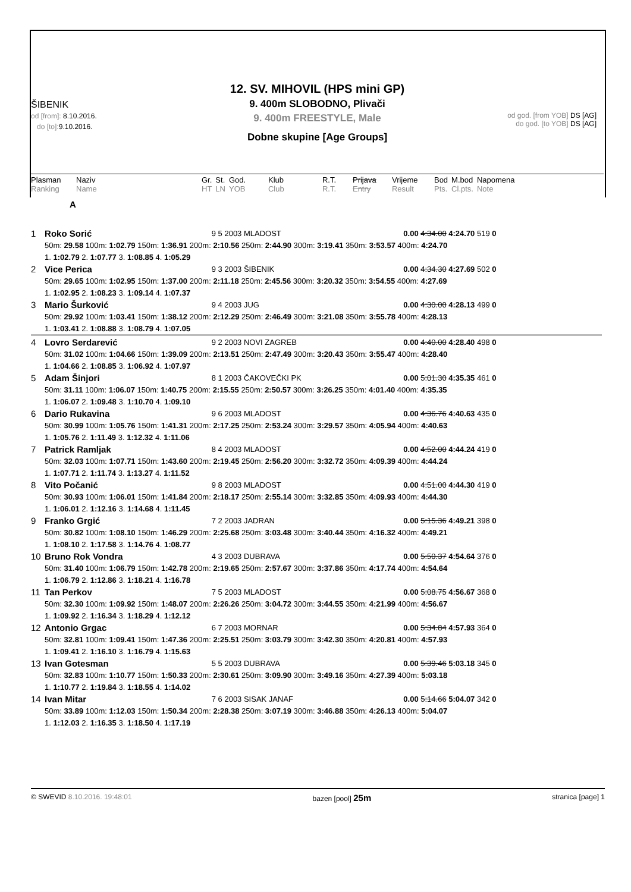12. SV. MIHOVIL (HPS mini GP)
9. 400m SLOBODNO, Plivači
9. 400m FREESTYLE, Male
Dobne skupine [Age Groups]
ŠIBENIK
od [from]: 8.10.2016.
do [to]: 9.10.2016.
od god. [from YOB] DS [AG]
do god. [to YOB] DS [AG]
| Plasman | Naziv | Gr. | St. | God. | Klub | R.T. | Prijava | Vrijeme | Bod | M.bod | Napomena |
| Ranking | Name | HT | LN | YOB | Club | R.T. | Entry | Result | Pts. | Cl.pts. | Note |
A
| 1 | Roko Sorić | 9 5 2003 MLADOST | 0.00 4:34.00 4:24.70 519 0 |
| | 50m: 29.58 100m: 1:02.79 150m: 1:36.91 200m: 2:10.56 250m: 2:44.90 300m: 3:19.41 350m: 3:53.57 400m: 4:24.70 | | |
| | 1. 1:02.79 2. 1:07.77 3. 1:08.85 4. 1:05.29 | | |
| 2 | Vice Perica | 9 3 2003 ŠIBENIK | 0.00 4:34.30 4:27.69 502 0 |
| | 50m: 29.65 100m: 1:02.95 150m: 1:37.00 200m: 2:11.18 250m: 2:45.56 300m: 3:20.32 350m: 3:54.55 400m: 4:27.69 | | |
| | 1. 1:02.95 2. 1:08.23 3. 1:09.14 4. 1:07.37 | | |
| 3 | Mario Šurković | 9 4 2003 JUG | 0.00 4:30.00 4:28.13 499 0 |
| | 50m: 29.92 100m: 1:03.41 150m: 1:38.12 200m: 2:12.29 250m: 2:46.49 300m: 3:21.08 350m: 3:55.78 400m: 4:28.13 | | |
| | 1. 1:03.41 2. 1:08.88 3. 1:08.79 4. 1:07.05 | | |
| 4 | Lovro Serdarević | 9 2 2003 NOVI ZAGREB | 0.00 4:40.00 4:28.40 498 0 |
| | 50m: 31.02 100m: 1:04.66 150m: 1:39.09 200m: 2:13.51 250m: 2:47.49 300m: 3:20.43 350m: 3:55.47 400m: 4:28.40 | | |
| | 1. 1:04.66 2. 1:08.85 3. 1:06.92 4. 1:07.97 | | |
| 5 | Adam Šinjori | 8 1 2003 ČAKOVEČKI PK | 0.00 5:01.30 4:35.35 461 0 |
| | 50m: 31.11 100m: 1:06.07 150m: 1:40.75 200m: 2:15.55 250m: 2:50.57 300m: 3:26.25 350m: 4:01.40 400m: 4:35.35 | | |
| | 1. 1:06.07 2. 1:09.48 3. 1:10.70 4. 1:09.10 | | |
| 6 | Dario Rukavina | 9 6 2003 MLADOST | 0.00 4:36.76 4:40.63 435 0 |
| | 50m: 30.99 100m: 1:05.76 150m: 1:41.31 200m: 2:17.25 250m: 2:53.24 300m: 3:29.57 350m: 4:05.94 400m: 4:40.63 | | |
| | 1. 1:05.76 2. 1:11.49 3. 1:12.32 4. 1:11.06 | | |
| 7 | Patrick Ramljak | 8 4 2003 MLADOST | 0.00 4:52.00 4:44.24 419 0 |
| | 50m: 32.03 100m: 1:07.71 150m: 1:43.60 200m: 2:19.45 250m: 2:56.20 300m: 3:32.72 350m: 4:09.39 400m: 4:44.24 | | |
| | 1. 1:07.71 2. 1:11.74 3. 1:13.27 4. 1:11.52 | | |
| 8 | Vito Počanić | 9 8 2003 MLADOST | 0.00 4:51.00 4:44.30 419 0 |
| | 50m: 30.93 100m: 1:06.01 150m: 1:41.84 200m: 2:18.17 250m: 2:55.14 300m: 3:32.85 350m: 4:09.93 400m: 4:44.30 | | |
| | 1. 1:06.01 2. 1:12.16 3. 1:14.68 4. 1:11.45 | | |
| 9 | Franko Grgić | 7 2 2003 JADRAN | 0.00 5:15.36 4:49.21 398 0 |
| | 50m: 30.82 100m: 1:08.10 150m: 1:46.29 200m: 2:25.68 250m: 3:03.48 300m: 3:40.44 350m: 4:16.32 400m: 4:49.21 | | |
| | 1. 1:08.10 2. 1:17.58 3. 1:14.76 4. 1:08.77 | | |
| 10 | Bruno Rok Vondra | 4 3 2003 DUBRAVA | 0.00 5:50.37 4:54.64 376 0 |
| | 50m: 31.40 100m: 1:06.79 150m: 1:42.78 200m: 2:19.65 250m: 2:57.67 300m: 3:37.86 350m: 4:17.74 400m: 4:54.64 | | |
| | 1. 1:06.79 2. 1:12.86 3. 1:18.21 4. 1:16.78 | | |
| 11 | Tan Perkov | 7 5 2003 MLADOST | 0.00 5:08.75 4:56.67 368 0 |
| | 50m: 32.30 100m: 1:09.92 150m: 1:48.07 200m: 2:26.26 250m: 3:04.72 300m: 3:44.55 350m: 4:21.99 400m: 4:56.67 | | |
| | 1. 1:09.92 2. 1:16.34 3. 1:18.29 4. 1:12.12 | | |
| 12 | Antonio Grgac | 6 7 2003 MORNAR | 0.00 5:34.84 4:57.93 364 0 |
| | 50m: 32.81 100m: 1:09.41 150m: 1:47.36 200m: 2:25.51 250m: 3:03.79 300m: 3:42.30 350m: 4:20.81 400m: 4:57.93 | | |
| | 1. 1:09.41 2. 1:16.10 3. 1:16.79 4. 1:15.63 | | |
| 13 | Ivan Gotesman | 5 5 2003 DUBRAVA | 0.00 5:39.46 5:03.18 345 0 |
| | 50m: 32.83 100m: 1:10.77 150m: 1:50.33 200m: 2:30.61 250m: 3:09.90 300m: 3:49.16 350m: 4:27.39 400m: 5:03.18 | | |
| | 1. 1:10.77 2. 1:19.84 3. 1:18.55 4. 1:14.02 | | |
| 14 | Ivan Mitar | 7 6 2003 SISAK JANAF | 0.00 5:14.66 5:04.07 342 0 |
| | 50m: 33.89 100m: 1:12.03 150m: 1:50.34 200m: 2:28.38 250m: 3:07.19 300m: 3:46.88 350m: 4:26.13 400m: 5:04.07 | | |
| | 1. 1:12.03 2. 1:16.35 3. 1:18.50 4. 1:17.19 | | |
© SWEVID 8.10.2016. 19:48:01 bazen [pool] 25m stranica [page] 1